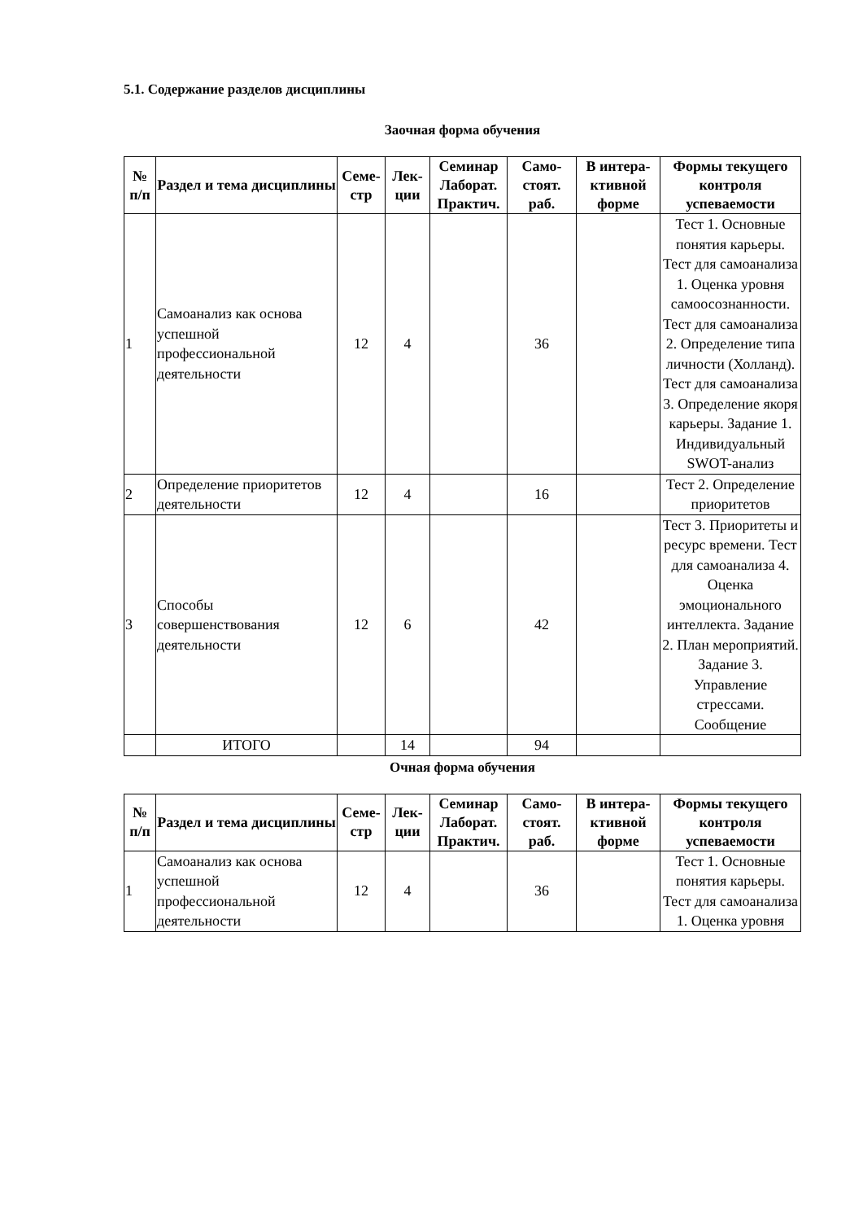5.1. Содержание разделов дисциплины
Заочная форма обучения
| № п/п | Раздел и тема дисциплины | Семе- стр | Лек- ции | Семинар Лаборат. Практич. | Само- стоят. раб. | В интера- ктивной форме | Формы текущего контроля успеваемости |
| --- | --- | --- | --- | --- | --- | --- | --- |
| 1 | Самоанализ как основа успешной профессиональной деятельности | 12 | 4 | | 36 | | Тест 1. Основные понятия карьеры. Тест для самоанализа 1. Оценка уровня самоосознанности. Тест для самоанализа 2. Определение типа личности (Холланд). Тест для самоанализа 3. Определение якоря карьеры. Задание 1. Индивидуальный SWOT-анализ |
| 2 | Определение приоритетов деятельности | 12 | 4 | | 16 | | Тест 2. Определение приоритетов |
| 3 | Способы совершенствования деятельности | 12 | 6 | | 42 | | Тест 3. Приоритеты и ресурс времени. Тест для самоанализа 4. Оценка эмоционального интеллекта. Задание 2. План мероприятий. Задание 3. Управление стрессами. Сообщение |
| | ИТОГО | | 14 | | 94 | | |
Очная форма обучения
| № п/п | Раздел и тема дисциплины | Семе- стр | Лек- ции | Семинар Лаборат. Практич. | Само- стоят. раб. | В интера- ктивной форме | Формы текущего контроля успеваемости |
| --- | --- | --- | --- | --- | --- | --- | --- |
| 1 | Самоанализ как основа успешной профессиональной деятельности | 12 | 4 | | 36 | | Тест 1. Основные понятия карьеры. Тест для самоанализа 1. Оценка уровня |